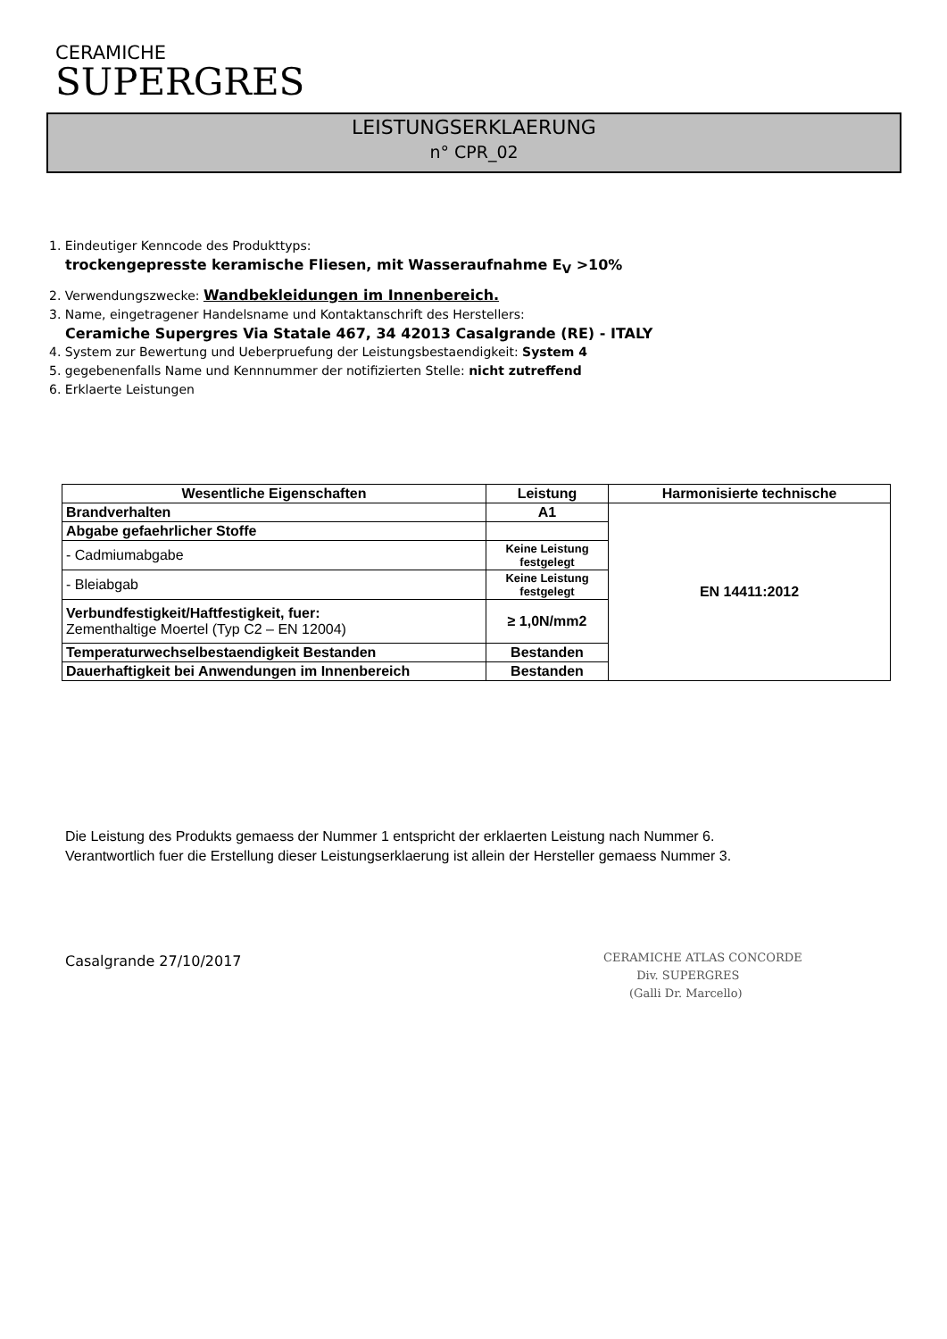CERAMICHE
SUPERGRES
LEISTUNGSERKLAERUNG
n° CPR_02
1. Eindeutiger Kenncode des Produkttyps:
trockengepresste keramische Fliesen, mit Wasseraufnahme E<sub>V</sub> >10%
2. Verwendungszwecke: Wandbekleidungen im Innenbereich.
3. Name, eingetragener Handelsname und Kontaktanschrift des Herstellers:
Ceramiche Supergres Via Statale 467, 34 42013 Casalgrande (RE) - ITALY
4. System zur Bewertung und Ueberpruefung der Leistungsbestaendigkeit: System 4
5. gegebenenfalls Name und Kennnummer der notifizierten Stelle: nicht zutreffend
6. Erklaerte Leistungen
| Wesentliche Eigenschaften | Leistung | Harmonisierte technische |
| --- | --- | --- |
| Brandverhalten | A1 | EN 14411:2012 |
| Abgabe gefaehrlicher Stoffe | | |
| - Cadmiumabgabe | Keine Leistung festgelegt | |
| - Bleiabgab | Keine Leistung festgelegt | |
| Verbundfestigkeit/Haftfestigkeit, fuer: Zementhaltige Moertel (Typ C2 – EN 12004) | ≥ 1,0N/mm2 | |
| Temperaturwechselbestaendigkeit Bestanden | Bestanden | |
| Dauerhaftigkeit bei Anwendungen im Innenbereich | Bestanden | |
Die Leistung des Produkts gemaess der Nummer 1 entspricht der erklaerten Leistung nach Nummer 6.
Verantwortlich fuer die Erstellung dieser Leistungserklaerung ist allein der Hersteller gemaess Nummer 3.
Casalgrande 27/10/2017
CERAMICHE ATLAS CONCORDE
Div. SUPERGRES
(Galli Dr. Marcello)